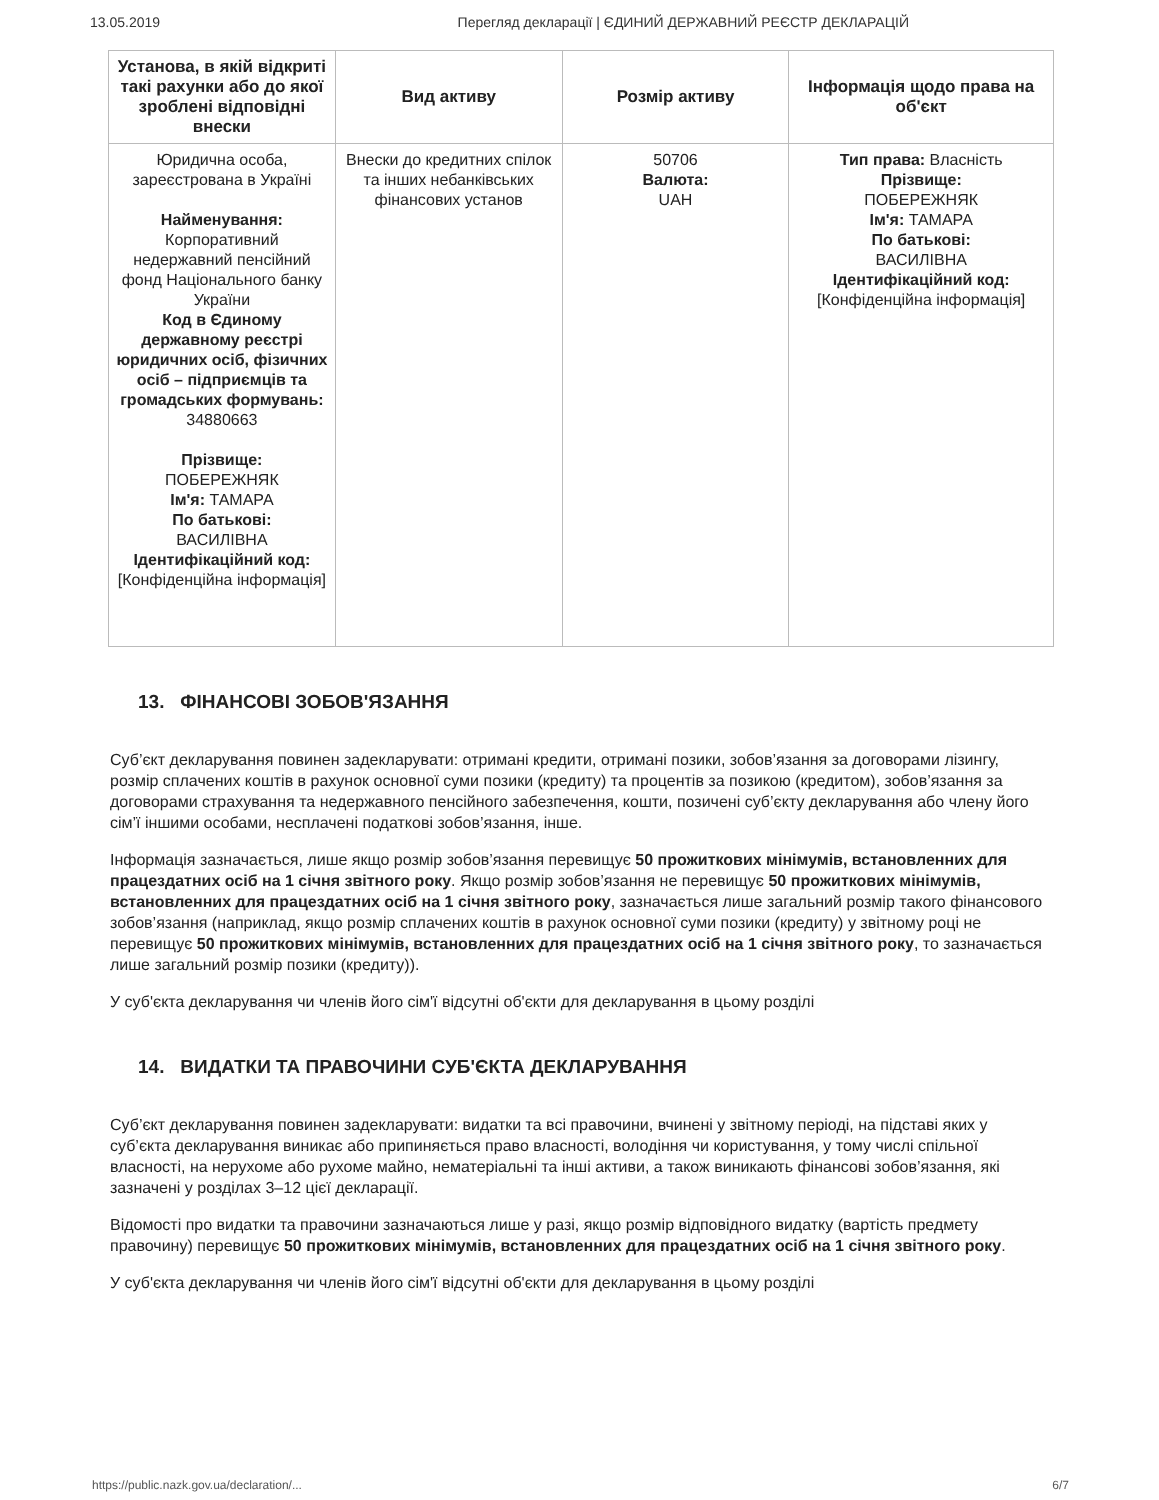13.05.2019 Перегляд декларації | ЄДИНИЙ ДЕРЖАВНИЙ РЕЄСТР ДЕКЛАРАЦІЙ
| Установа, в якій відкриті такі рахунки або до якої зроблені відповідні внески | Вид активу | Розмір активу | Інформація щодо права на об'єкт |
| --- | --- | --- | --- |
| Юридична особа, зареєстрована в Україні Найменування: Корпоративний недержавний пенсійний фонд Національного банку України Код в Єдиному державному реєстрі юридичних осіб, фізичних осіб – підприємців та громадських формувань: 34880663 Прізвище: ПОБЕРЕЖНЯК Ім'я: ТАМАРА По батькові: ВАСИЛІВНА Ідентифікаційний код: [Конфіденційна інформація] | Внески до кредитних спілок та інших небанківських фінансових установ | 50706 Валюта: UAH | Тип права: Власність Прізвище: ПОБЕРЕЖНЯК Ім'я: ТАМАРА По батькові: ВАСИЛІВНА Ідентифікаційний код: [Конфіденційна інформація] |
13. ФІНАНСОВІ ЗОБОВ'ЯЗАННЯ
Суб’єкт декларування повинен задекларувати: отримані кредити, отримані позики, зобов’язання за договорами лізингу, розмір сплачених коштів в рахунок основної суми позики (кредиту) та процентів за позикою (кредитом), зобов’язання за договорами страхування та недержавного пенсійного забезпечення, кошти, позичені суб’єкту декларування або члену його сім’ї іншими особами, несплачені податкові зобов’язання, інше.
Інформація зазначається, лише якщо розмір зобов’язання перевищує 50 прожиткових мінімумів, встановленних для працездатних осіб на 1 січня звітного року. Якщо розмір зобов’язання не перевищує 50 прожиткових мінімумів, встановленних для працездатних осіб на 1 січня звітного року, зазначається лише загальний розмір такого фінансового зобов’язання (наприклад, якщо розмір сплачених коштів в рахунок основної суми позики (кредиту) у звітному році не перевищує 50 прожиткових мінімумів, встановленних для працездатних осіб на 1 січня звітного року, то зазначається лише загальний розмір позики (кредиту)).
У суб'єкта декларування чи членів його сім'ї відсутні об'єкти для декларування в цьому розділі
14. ВИДАТКИ ТА ПРАВОЧИНИ СУБ'ЄКТА ДЕКЛАРУВАННЯ
Суб’єкт декларування повинен задекларувати: видатки та всі правочини, вчинені у звітному періоді, на підставі яких у суб’єкта декларування виникає або припиняється право власності, володіння чи користування, у тому числі спільної власності, на нерухоме або рухоме майно, нематеріальні та інші активи, а також виникають фінансові зобов’язання, які зазначені у розділах 3–12 цієї декларації.
Відомості про видатки та правочини зазначаються лише у разі, якщо розмір відповідного видатку (вартість предмету правочину) перевищує 50 прожиткових мінімумів, встановленних для працездатних осіб на 1 січня звітного року.
У суб'єкта декларування чи членів його сім'ї відсутні об'єкти для декларування в цьому розділі
https://public.nazk.gov.ua/declaration/... 6/7